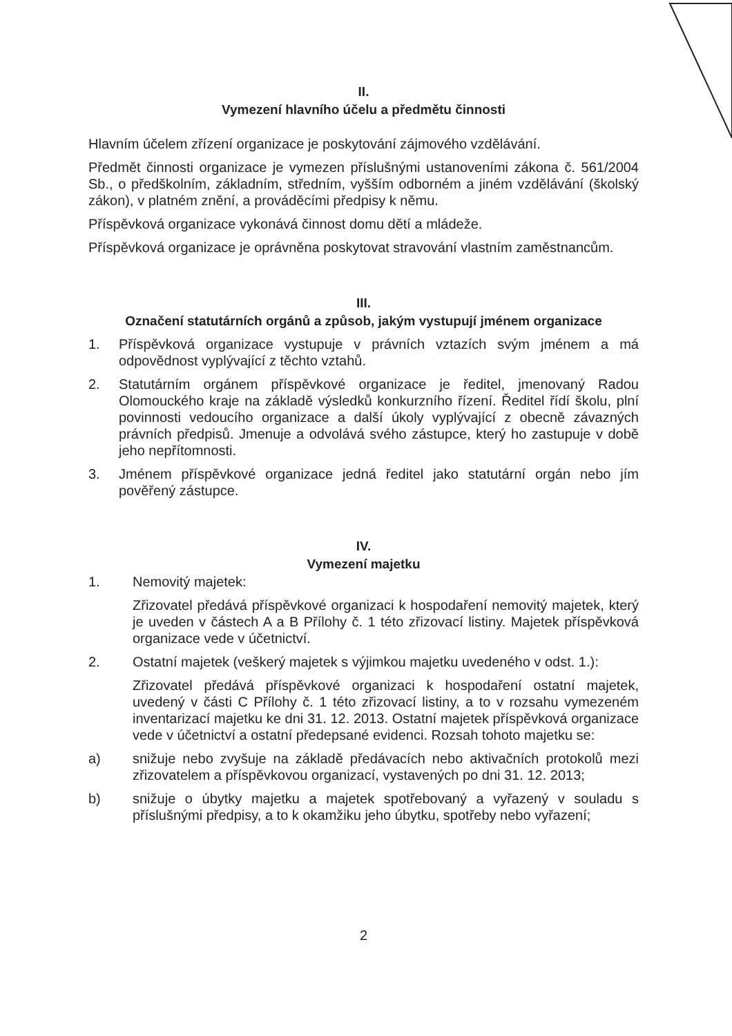II.
Vymezení hlavního účelu a předmětu činnosti
Hlavním účelem zřízení organizace je poskytování zájmového vzdělávání.
Předmět činnosti organizace je vymezen příslušnými ustanoveními zákona č. 561/2004 Sb., o předškolním, základním, středním, vyšším odborném a jiném vzdělávání (školský zákon), v platném znění, a prováděcími předpisy k němu.
Příspěvková organizace vykonává činnost domu dětí a mládeže.
Příspěvková organizace je oprávněna poskytovat stravování vlastním zaměstnancům.
III.
Označení statutárních orgánů a způsob, jakým vystupují jménem organizace
1. Příspěvková organizace vystupuje v právních vztazích svým jménem a má odpovědnost vyplývající z těchto vztahů.
2. Statutárním orgánem příspěvkové organizace je ředitel, jmenovaný Radou Olomouckého kraje na základě výsledků konkurzního řízení. Ředitel řídí školu, plní povinnosti vedoucího organizace a další úkoly vyplývající z obecně závazných právních předpisů. Jmenuje a odvolává svého zástupce, který ho zastupuje v době jeho nepřítomnosti.
3. Jménem příspěvkové organizace jedná ředitel jako statutární orgán nebo jím pověřený zástupce.
IV.
Vymezení majetku
1. Nemovitý majetek:
Zřizovatel předává příspěvkové organizaci k hospodaření nemovitý majetek, který je uveden v částech A a B Přílohy č. 1 této zřizovací listiny. Majetek příspěvková organizace vede v účetnictví.
2. Ostatní majetek (veškerý majetek s výjimkou majetku uvedeného v odst. 1.):
Zřizovatel předává příspěvkové organizaci k hospodaření ostatní majetek, uvedený v části C Přílohy č. 1 této zřizovací listiny, a to v rozsahu vymezeném inventarizací majetku ke dni 31. 12. 2013. Ostatní majetek příspěvková organizace vede v účetnictví a ostatní předepsané evidenci. Rozsah tohoto majetku se:
a) snižuje nebo zvyšuje na základě předávacích nebo aktivačních protokolů mezi zřizovatelem a příspěvkovou organizací, vystavených po dni 31. 12. 2013;
b) snižuje o úbytky majetku a majetek spotřebovaný a vyřazený v souladu s příslušnými předpisy, a to k okamžiku jeho úbytku, spotřeby nebo vyřazení;
2